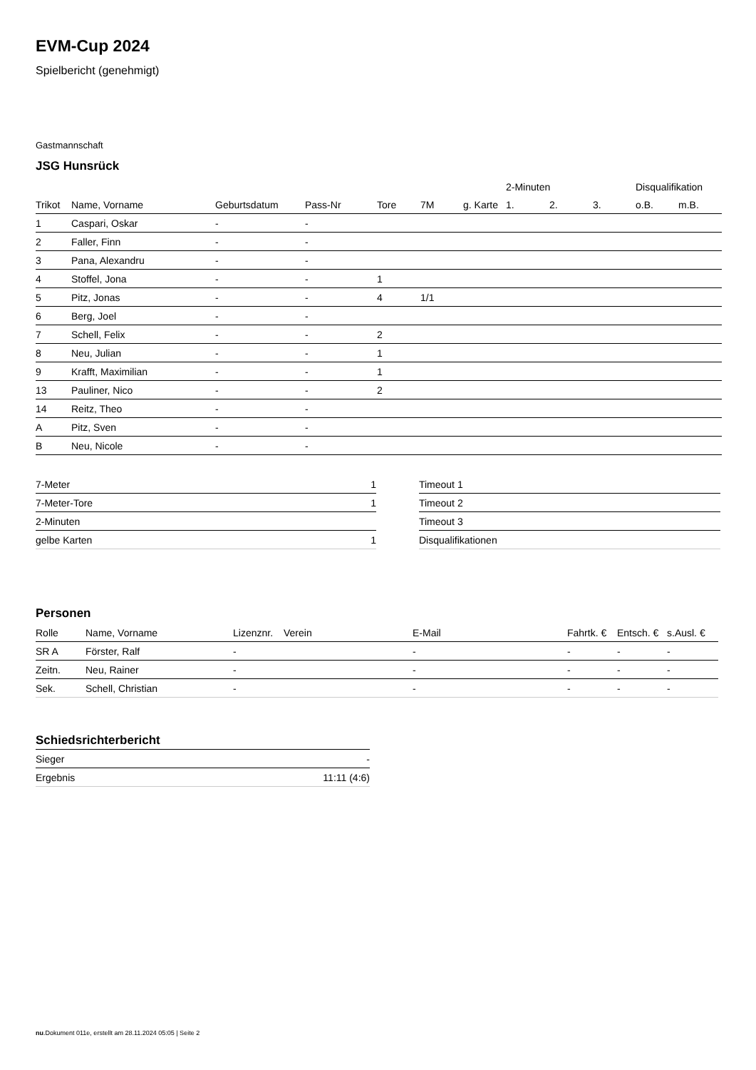EVM-Cup 2024
Spielbericht (genehmigt)
Gastmannschaft
JSG Hunsrück
| | | | | | | | 2-Minuten | | | Disqualifikation | |
| --- | --- | --- | --- | --- | --- | --- | --- | --- | --- | --- | --- |
| Trikot | Name, Vorname | Geburtsdatum | Pass-Nr | Tore | 7M | g. Karte | 1. | 2. | 3. | o.B. | m.B. |
| 1 | Caspari, Oskar | - | - | | | | | | | | |
| 2 | Faller, Finn | - | - | | | | | | | | |
| 3 | Pana, Alexandru | - | - | | | | | | | | |
| 4 | Stoffel, Jona | - | - | 1 | | | | | | | |
| 5 | Pitz, Jonas | - | - | 4 | 1/1 | | | | | | |
| 6 | Berg, Joel | - | - | | | | | | | | |
| 7 | Schell, Felix | - | - | 2 | | | | | | | |
| 8 | Neu, Julian | - | - | 1 | | | | | | | |
| 9 | Krafft, Maximilian | - | - | 1 | | | | | | | |
| 13 | Pauliner, Nico | - | - | 2 | | | | | | | |
| 14 | Reitz, Theo | - | - | | | | | | | | |
| A | Pitz, Sven | - | - | | | | | | | | |
| B | Neu, Nicole | - | - | | | | | | | | |
| 7-Meter | 1 |
| 7-Meter-Tore | 1 |
| 2-Minuten | |
| gelbe Karten | 1 |
| Timeout 1 |
| Timeout 2 |
| Timeout 3 |
| Disqualifikationen |
Personen
| Rolle | Name, Vorname | Lizenznr. | Verein | E-Mail | Fahrtk. € | Entsch. € | s.Ausl. € |
| --- | --- | --- | --- | --- | --- | --- | --- |
| SR A | Förster, Ralf | - | | - | - | - | - |
| Zeitn. | Neu, Rainer | - | | - | - | - | - |
| Sek. | Schell, Christian | - | | - | - | - | - |
Schiedsrichterbericht
| Sieger | - |
| Ergebnis | 11:11 (4:6) |
nu.Dokument 011e, erstellt am 28.11.2024 05:05 | Seite 2